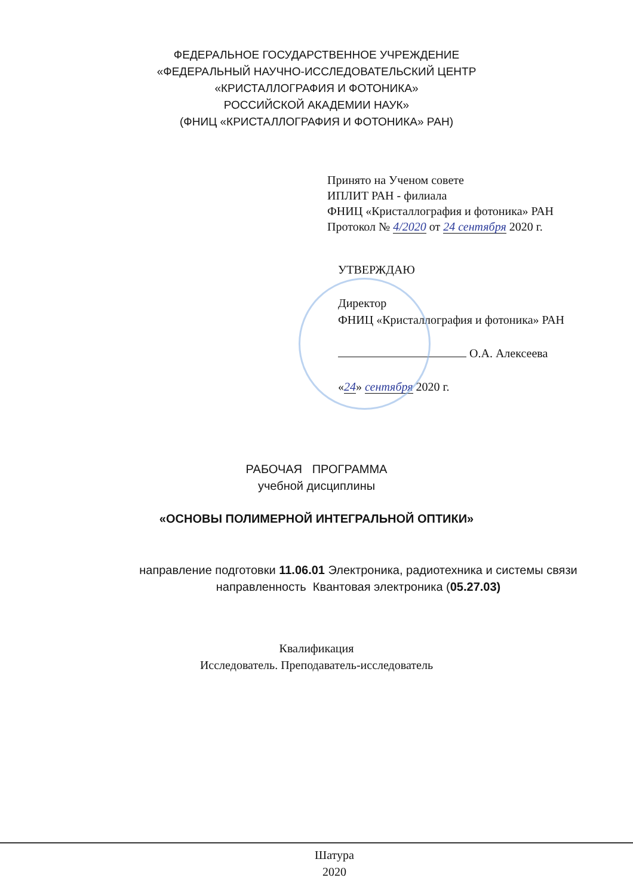ФЕДЕРАЛЬНОЕ ГОСУДАРСТВЕННОЕ УЧРЕЖДЕНИЕ
«ФЕДЕРАЛЬНЫЙ НАУЧНО-ИССЛЕДОВАТЕЛЬСКИЙ ЦЕНТР
«КРИСТАЛЛОГРАФИЯ И ФОТОНИКА»
РОССИЙСКОЙ АКАДЕМИИ НАУК»
(ФНИЦ «КРИСТАЛЛОГРАФИЯ И ФОТОНИКА» РАН)
Принято на Ученом совете
ИПЛИТ РАН - филиала
ФНИЦ «Кристаллография и фотоника» РАН
Протокол № 4/2020 от 24 сентября 2020 г.
УТВЕРЖДАЮ
Директор
ФНИЦ «Кристаллография и фотоника» РАН
О.А. Алексеева
«24» сентября 2020 г.
РАБОЧАЯ ПРОГРАММА
учебной дисциплины
«ОСНОВЫ ПОЛИМЕРНОЙ ИНТЕГРАЛЬНОЙ ОПТИКИ»
направление подготовки 11.06.01 Электроника, радиотехника и системы связи
направленность Квантовая электроника (05.27.03)
Квалификация
Исследователь. Преподаватель-исследователь
Шатура
2020